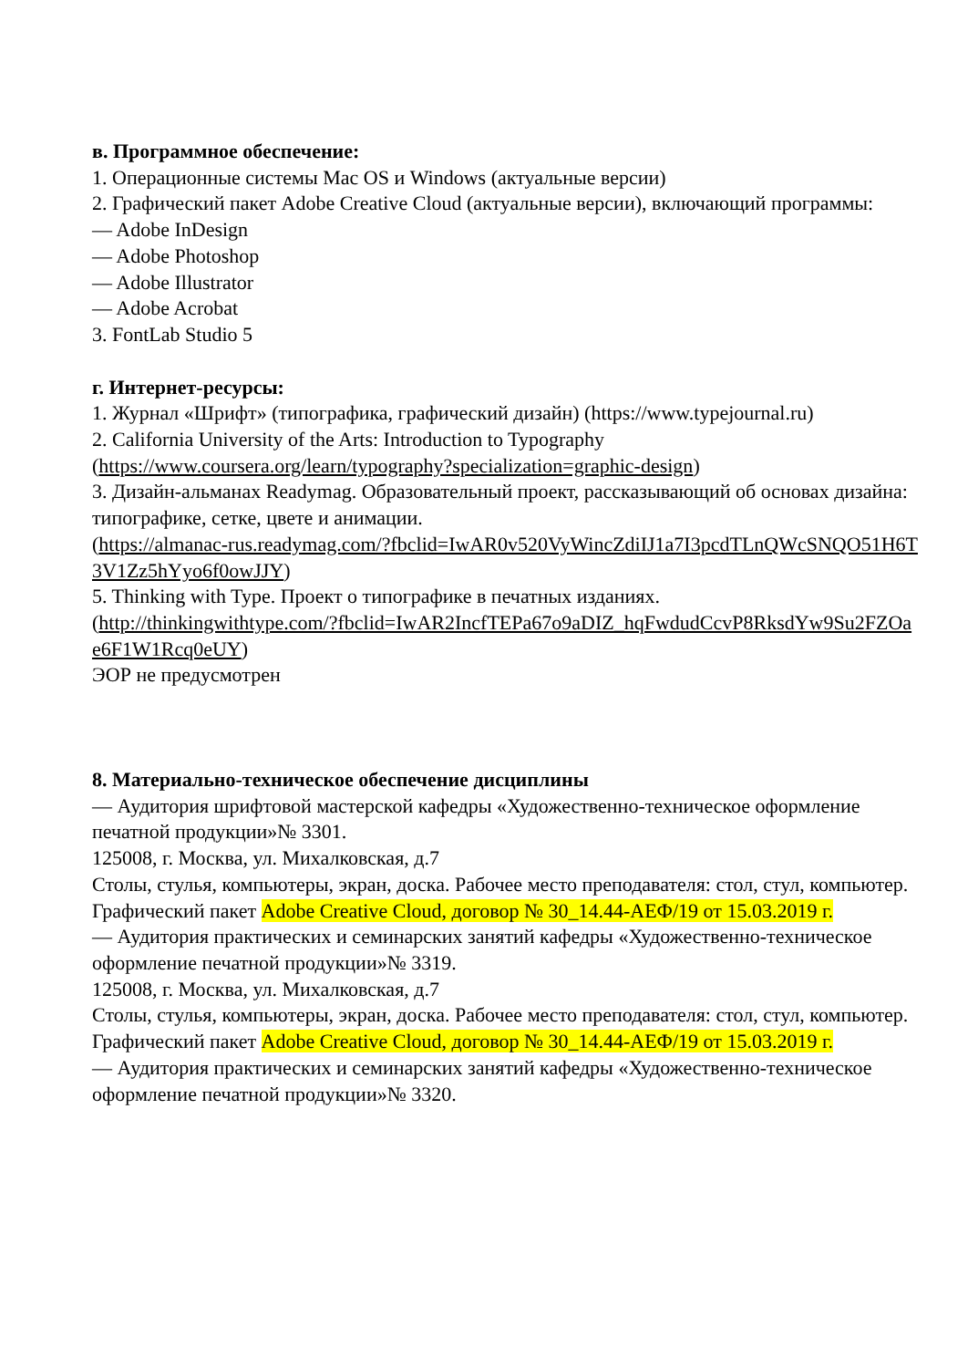в. Программное обеспечение:
1. Операционные системы Mac OS и Windows (актуальные версии)
2. Графический пакет Adobe Creative Cloud (актуальные версии), включающий программы:
— Adobe InDesign
— Adobe Photoshop
— Adobe Illustrator
— Adobe Acrobat
3. FontLab Studio 5
г. Интернет-ресурсы:
1. Журнал «Шрифт» (типографика, графический дизайн) (https://www.typejournal.ru)
2. California University of the Arts: Introduction to Typography
(https://www.coursera.org/learn/typography?specialization=graphic-design)
3. Дизайн-альманах Readymag. Образовательный проект, рассказывающий об основах дизайна: типографике, сетке, цвете и анимации.
(https://almanac-rus.readymag.com/?fbclid=IwAR0v520VyWincZdiIJ1a7I3pcdTLnQWcSNQO51H6T3V1Zz5hYyo6f0owJJY)
5. Thinking with Type. Проект о типографике в печатных изданиях.
(http://thinkingwithtype.com/?fbclid=IwAR2IncfTEPa67o9aDIZ_hqFwdudCcvP8RksdYw9Su2FZOae6F1W1Rcq0eUY)
ЭОР не предусмотрен
8. Материально-техническое обеспечение дисциплины
— Аудитория шрифтовой мастерской кафедры «Художественно-техническое оформление печатной продукции»№ 3301.
125008, г. Москва, ул. Михалковская, д.7
Столы, стулья, компьютеры, экран, доска. Рабочее место преподавателя: стол, стул, компьютер.
Графический пакет Adobe Creative Cloud, договор № 30_14.44-АЕФ/19 от 15.03.2019 г.
— Аудитория практических и семинарских занятий кафедры «Художественно-техническое оформление печатной продукции»№ 3319.
125008, г. Москва, ул. Михалковская, д.7
Столы, стулья, компьютеры, экран, доска. Рабочее место преподавателя: стол, стул, компьютер.
Графический пакет Adobe Creative Cloud, договор № 30_14.44-АЕФ/19 от 15.03.2019 г.
— Аудитория практических и семинарских занятий кафедры «Художественно-техническое оформление печатной продукции»№ 3320.